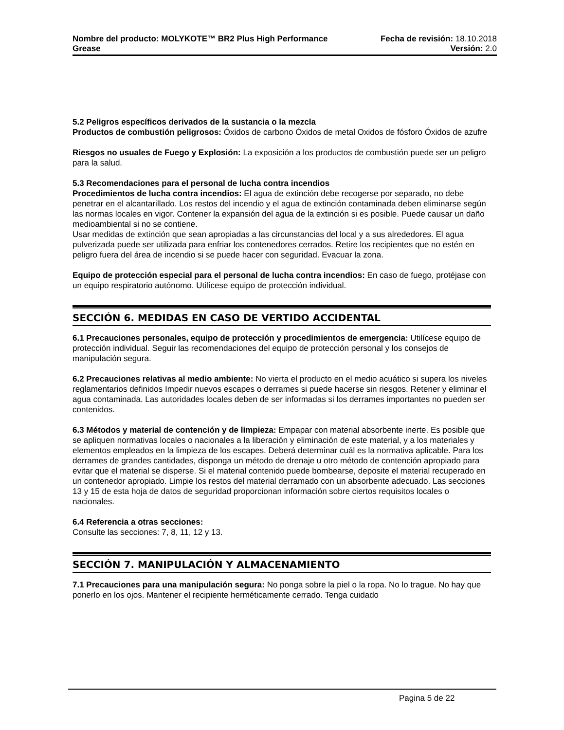Nombre del producto: MOLYKOTE™ BR2 Plus High Performance Fecha de revisión: 18.10.2018
Grease Versión: 2.0
5.2 Peligros específicos derivados de la sustancia o la mezcla
Productos de combustión peligrosos: Óxidos de carbono Óxidos de metal Oxidos de fósforo Óxidos de azufre
Riesgos no usuales de Fuego y Explosión: La exposición a los productos de combustión puede ser un peligro para la salud.
5.3 Recomendaciones para el personal de lucha contra incendios
Procedimientos de lucha contra incendios: El agua de extinción debe recogerse por separado, no debe penetrar en el alcantarillado. Los restos del incendio y el agua de extinción contaminada deben eliminarse según las normas locales en vigor. Contener la expansión del agua de la extinción si es posible. Puede causar un daño medioambiental si no se contiene.
Usar medidas de extinción que sean apropiadas a las circunstancias del local y a sus alrededores. El agua pulverizada puede ser utilizada para enfriar los contenedores cerrados. Retire los recipientes que no estén en peligro fuera del área de incendio si se puede hacer con seguridad. Evacuar la zona.
Equipo de protección especial para el personal de lucha contra incendios: En caso de fuego, protéjase con un equipo respiratorio autónomo. Utilícese equipo de protección individual.
SECCIÓN 6. MEDIDAS EN CASO DE VERTIDO ACCIDENTAL
6.1 Precauciones personales, equipo de protección y procedimientos de emergencia: Utilícese equipo de protección individual. Seguir las recomendaciones del equipo de protección personal y los consejos de manipulación segura.
6.2 Precauciones relativas al medio ambiente: No vierta el producto en el medio acuático si supera los niveles reglamentarios definidos Impedir nuevos escapes o derrames si puede hacerse sin riesgos. Retener y eliminar el agua contaminada. Las autoridades locales deben de ser informadas si los derrames importantes no pueden ser contenidos.
6.3 Métodos y material de contención y de limpieza: Empapar con material absorbente inerte. Es posible que se apliquen normativas locales o nacionales a la liberación y eliminación de este material, y a los materiales y elementos empleados en la limpieza de los escapes. Deberá determinar cuál es la normativa aplicable. Para los derrames de grandes cantidades, disponga un método de drenaje u otro método de contención apropiado para evitar que el material se disperse. Si el material contenido puede bombearse, deposite el material recuperado en un contenedor apropiado. Limpie los restos del material derramado con un absorbente adecuado. Las secciones 13 y 15 de esta hoja de datos de seguridad proporcionan información sobre ciertos requisitos locales o nacionales.
6.4 Referencia a otras secciones:
Consulte las secciones: 7, 8, 11, 12 y 13.
SECCIÓN 7. MANIPULACIÓN Y ALMACENAMIENTO
7.1 Precauciones para una manipulación segura: No ponga sobre la piel o la ropa. No lo trague. No hay que ponerlo en los ojos. Mantener el recipiente herméticamente cerrado. Tenga cuidado
Pagina 5 de 22